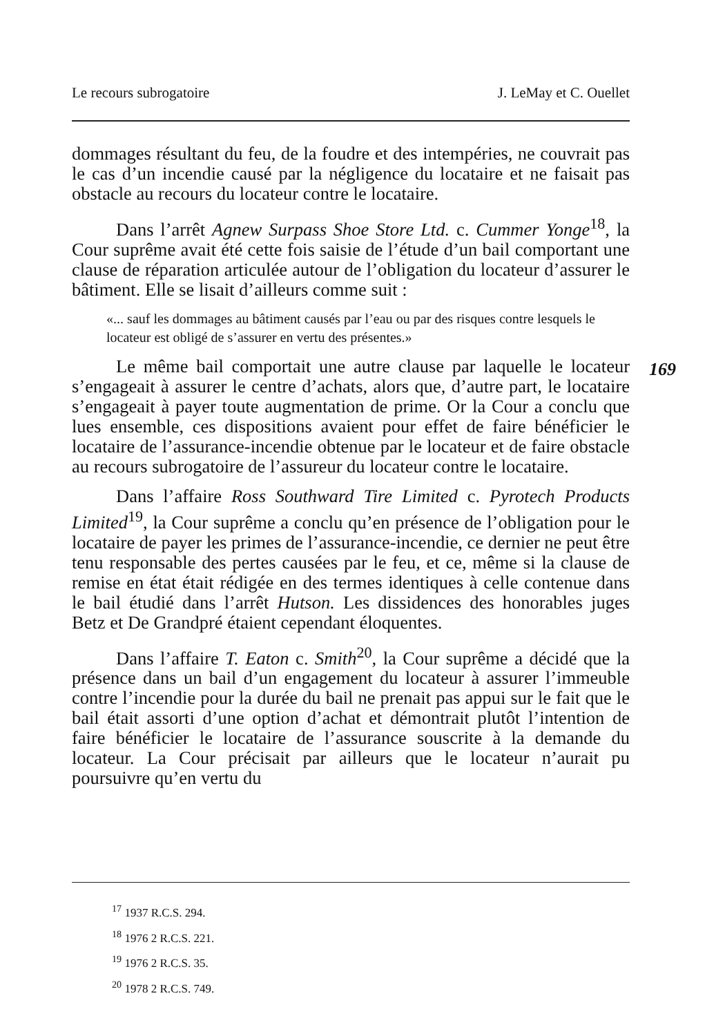Le recours subrogatoire J. LeMay et C. Ouellet
169
dommages résultant du feu, de la foudre et des intempéries, ne couvrait pas le cas d’un incendie causé par la négligence du locataire et ne faisait pas obstacle au recours du locateur contre le locataire.
Dans l’arrêt Agnew Surpass Shoe Store Ltd. c. Cummer Yonge<sup>18</sup>, la Cour suprême avait été cette fois saisie de l’étude d’un bail comportant une clause de réparation articulée autour de l’obligation du locateur d’assurer le bâtiment. Elle se lisait d’ailleurs comme suit :
«... sauf les dommages au bâtiment causés par l’eau ou par des risques contre lesquels le locateur est obligé de s’assurer en vertu des présentes.»
Le même bail comportait une autre clause par laquelle le locateur s’engageait à assurer le centre d’achats, alors que, d’autre part, le locataire s’engageait à payer toute augmentation de prime. Or la Cour a conclu que lues ensemble, ces dispositions avaient pour effet de faire bénéficier le locataire de l’assurance-incendie obtenue par le locateur et de faire obstacle au recours subrogatoire de l’assureur du locateur contre le locataire.
Dans l’affaire Ross Southward Tire Limited c. Pyrotech Products Limited<sup>19</sup>, la Cour suprême a conclu qu’en présence de l’obligation pour le locataire de payer les primes de l’assurance-incendie, ce dernier ne peut être tenu responsable des pertes causées par le feu, et ce, même si la clause de remise en état était rédigée en des termes identiques à celle contenue dans le bail étudié dans l’arrêt Hutson. Les dissidences des honorables juges Betz et De Grandpré étaient cependant éloquentes.
Dans l’affaire T. Eaton c. Smith<sup>20</sup>, la Cour suprême a décidé que la présence dans un bail d’un engagement du locateur à assurer l’immeuble contre l’incendie pour la durée du bail ne prenait pas appui sur le fait que le bail était assorti d’une option d’achat et démontrait plutôt l’intention de faire bénéficier le locataire de l’assurance souscrite à la demande du locateur. La Cour précisait par ailleurs que le locateur n’aurait pu poursuivre qu’en vertu du
<sup>17</sup> 1937 R.C.S. 294.
<sup>18</sup> 1976 2 R.C.S. 221.
<sup>19</sup> 1976 2 R.C.S. 35.
<sup>20</sup> 1978 2 R.C.S. 749.